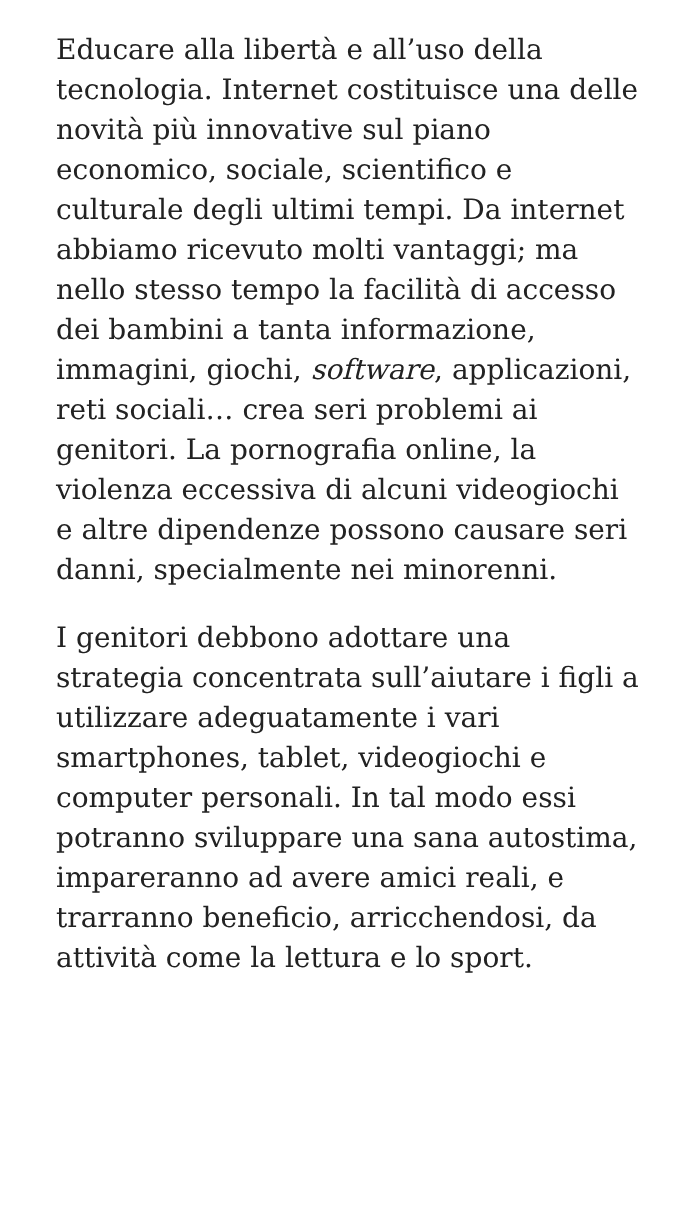Educare alla libertà e all’uso della tecnologia. Internet costituisce una delle novità più innovative sul piano economico, sociale, scientifico e culturale degli ultimi tempi. Da internet abbiamo ricevuto molti vantaggi; ma nello stesso tempo la facilità di accesso dei bambini a tanta informazione, immagini, giochi, software, applicazioni, reti sociali… crea seri problemi ai genitori. La pornografia online, la violenza eccessiva di alcuni videogiochi e altre dipendenze possono causare seri danni, specialmente nei minorenni.
I genitori debbono adottare una strategia concentrata sull’aiutare i figli a utilizzare adeguatamente i vari smartphones, tablet, videogiochi e computer personali. In tal modo essi potranno sviluppare una sana autostima, impareranno ad avere amici reali, e trarranno beneficio, arricchendosi, da attività come la lettura e lo sport.